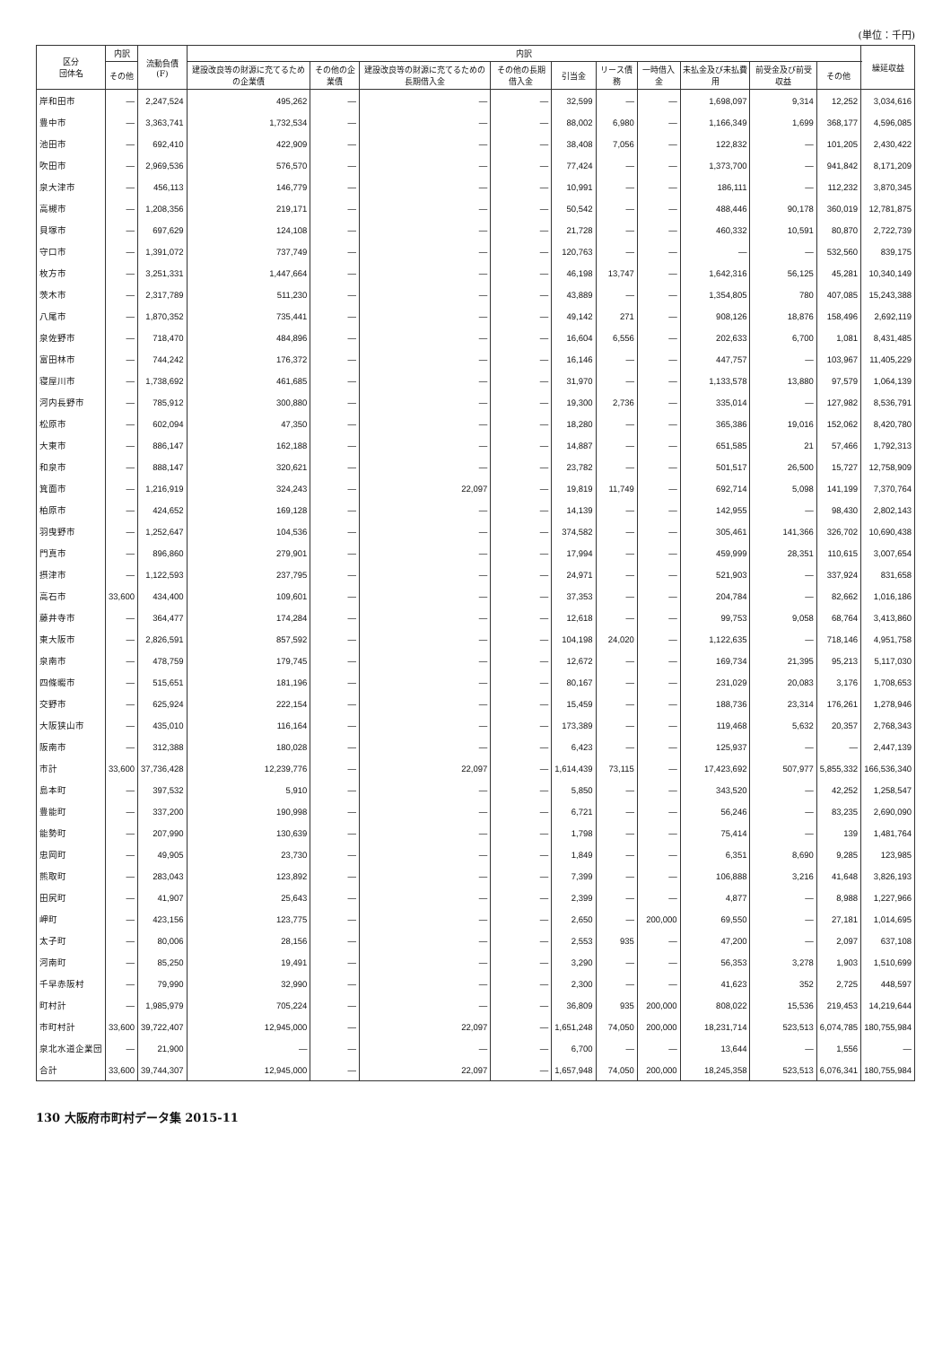(単位：千円)
| 区分 団体名 | 内訳 | 流動負債 (F) | 内訳 | | | | | | | | | | 繰延収益 |
| --- | --- | --- | --- | --- | --- | --- | --- | --- | --- | --- | --- | --- | --- |
| | その他 | | 建設改良等の財源に充てるための企業債 | その他の企業債 | 建設改良等の財源に充てるための長期借入金 | その他の長期借入金 | 引当金 | リース債務 | 一時借入金 | 未払金及び未払費用 | 前受金及び前受収益 | その他 | |
| 岸和田市 | — | 2,247,524 | 495,262 | — | — | — | 32,599 | — | — | 1,698,097 | 9,314 | 12,252 | 3,034,616 |
| 豊中市 | — | 3,363,741 | 1,732,534 | — | — | — | 88,002 | 6,980 | — | 1,166,349 | 1,699 | 368,177 | 4,596,085 |
| 池田市 | — | 692,410 | 422,909 | — | — | — | 38,408 | 7,056 | — | 122,832 | — | 101,205 | 2,430,422 |
| 吹田市 | — | 2,969,536 | 576,570 | — | — | — | 77,424 | — | — | 1,373,700 | — | 941,842 | 8,171,209 |
| 泉大津市 | — | 456,113 | 146,779 | — | — | — | 10,991 | — | — | 186,111 | — | 112,232 | 3,870,345 |
| 高槻市 | — | 1,208,356 | 219,171 | — | — | — | 50,542 | — | — | 488,446 | 90,178 | 360,019 | 12,781,875 |
| 貝塚市 | — | 697,629 | 124,108 | — | — | — | 21,728 | — | — | 460,332 | 10,591 | 80,870 | 2,722,739 |
| 守口市 | — | 1,391,072 | 737,749 | — | — | — | 120,763 | — | — | — | — | 532,560 | 839,175 |
| 枚方市 | — | 3,251,331 | 1,447,664 | — | — | — | 46,198 | 13,747 | — | 1,642,316 | 56,125 | 45,281 | 10,340,149 |
| 茨木市 | — | 2,317,789 | 511,230 | — | — | — | 43,889 | — | — | 1,354,805 | 780 | 407,085 | 15,243,388 |
| 八尾市 | — | 1,870,352 | 735,441 | — | — | — | 49,142 | 271 | — | 908,126 | 18,876 | 158,496 | 2,692,119 |
| 泉佐野市 | — | 718,470 | 484,896 | — | — | — | 16,604 | 6,556 | — | 202,633 | 6,700 | 1,081 | 8,431,485 |
| 富田林市 | — | 744,242 | 176,372 | — | — | — | 16,146 | — | — | 447,757 | — | 103,967 | 11,405,229 |
| 寝屋川市 | — | 1,738,692 | 461,685 | — | — | — | 31,970 | — | — | 1,133,578 | 13,880 | 97,579 | 1,064,139 |
| 河内長野市 | — | 785,912 | 300,880 | — | — | — | 19,300 | 2,736 | — | 335,014 | — | 127,982 | 8,536,791 |
| 松原市 | — | 602,094 | 47,350 | — | — | — | 18,280 | — | — | 365,386 | 19,016 | 152,062 | 8,420,780 |
| 大東市 | — | 886,147 | 162,188 | — | — | — | 14,887 | — | — | 651,585 | 21 | 57,466 | 1,792,313 |
| 和泉市 | — | 888,147 | 320,621 | — | — | — | 23,782 | — | — | 501,517 | 26,500 | 15,727 | 12,758,909 |
| 箕面市 | — | 1,216,919 | 324,243 | — | 22,097 | — | 19,819 | 11,749 | — | 692,714 | 5,098 | 141,199 | 7,370,764 |
| 柏原市 | — | 424,652 | 169,128 | — | — | — | 14,139 | — | — | 142,955 | — | 98,430 | 2,802,143 |
| 羽曳野市 | — | 1,252,647 | 104,536 | — | — | — | 374,582 | — | — | 305,461 | 141,366 | 326,702 | 10,690,438 |
| 門真市 | — | 896,860 | 279,901 | — | — | — | 17,994 | — | — | 459,999 | 28,351 | 110,615 | 3,007,654 |
| 摂津市 | — | 1,122,593 | 237,795 | — | — | — | 24,971 | — | — | 521,903 | — | 337,924 | 831,658 |
| 高石市 | 33,600 | 434,400 | 109,601 | — | — | — | 37,353 | — | — | 204,784 | — | 82,662 | 1,016,186 |
| 藤井寺市 | — | 364,477 | 174,284 | — | — | — | 12,618 | — | — | 99,753 | 9,058 | 68,764 | 3,413,860 |
| 東大阪市 | — | 2,826,591 | 857,592 | — | — | — | 104,198 | 24,020 | — | 1,122,635 | — | 718,146 | 4,951,758 |
| 泉南市 | — | 478,759 | 179,745 | — | — | — | 12,672 | — | — | 169,734 | 21,395 | 95,213 | 5,117,030 |
| 四條畷市 | — | 515,651 | 181,196 | — | — | — | 80,167 | — | — | 231,029 | 20,083 | 3,176 | 1,708,653 |
| 交野市 | — | 625,924 | 222,154 | — | — | — | 15,459 | — | — | 188,736 | 23,314 | 176,261 | 1,278,946 |
| 大阪狭山市 | — | 435,010 | 116,164 | — | — | — | 173,389 | — | — | 119,468 | 5,632 | 20,357 | 2,768,343 |
| 阪南市 | — | 312,388 | 180,028 | — | — | — | 6,423 | — | — | 125,937 | — | — | 2,447,139 |
| 市計 | 33,600 | 37,736,428 | 12,239,776 | — | 22,097 | — | 1,614,439 | 73,115 | — | 17,423,692 | 507,977 | 5,855,332 | 166,536,340 |
| 島本町 | — | 397,532 | 5,910 | — | — | — | 5,850 | — | — | 343,520 | — | 42,252 | 1,258,547 |
| 豊能町 | — | 337,200 | 190,998 | — | — | — | 6,721 | — | — | 56,246 | — | 83,235 | 2,690,090 |
| 能勢町 | — | 207,990 | 130,639 | — | — | — | 1,798 | — | — | 75,414 | — | 139 | 1,481,764 |
| 忠岡町 | — | 49,905 | 23,730 | — | — | — | 1,849 | — | — | 6,351 | 8,690 | 9,285 | 123,985 |
| 熊取町 | — | 283,043 | 123,892 | — | — | — | 7,399 | — | — | 106,888 | 3,216 | 41,648 | 3,826,193 |
| 田尻町 | — | 41,907 | 25,643 | — | — | — | 2,399 | — | — | 4,877 | — | 8,988 | 1,227,966 |
| 岬町 | — | 423,156 | 123,775 | — | — | — | 2,650 | — | 200,000 | 69,550 | — | 27,181 | 1,014,695 |
| 太子町 | — | 80,006 | 28,156 | — | — | — | 2,553 | 935 | — | 47,200 | — | 2,097 | 637,108 |
| 河南町 | — | 85,250 | 19,491 | — | — | — | 3,290 | — | — | 56,353 | 3,278 | 1,903 | 1,510,699 |
| 千早赤阪村 | — | 79,990 | 32,990 | — | — | — | 2,300 | — | — | 41,623 | 352 | 2,725 | 448,597 |
| 町村計 | — | 1,985,979 | 705,224 | — | — | — | 36,809 | 935 | 200,000 | 808,022 | 15,536 | 219,453 | 14,219,644 |
| 市町村計 | 33,600 | 39,722,407 | 12,945,000 | — | 22,097 | — | 1,651,248 | 74,050 | 200,000 | 18,231,714 | 523,513 | 6,074,785 | 180,755,984 |
| 泉北水道企業団 | — | 21,900 | — | — | — | — | 6,700 | — | — | 13,644 | — | 1,556 | — |
| 合計 | 33,600 | 39,744,307 | 12,945,000 | — | 22,097 | — | 1,657,948 | 74,050 | 200,000 | 18,245,358 | 523,513 | 6,076,341 | 180,755,984 |
130 大阪府市町村データ集 2015-11